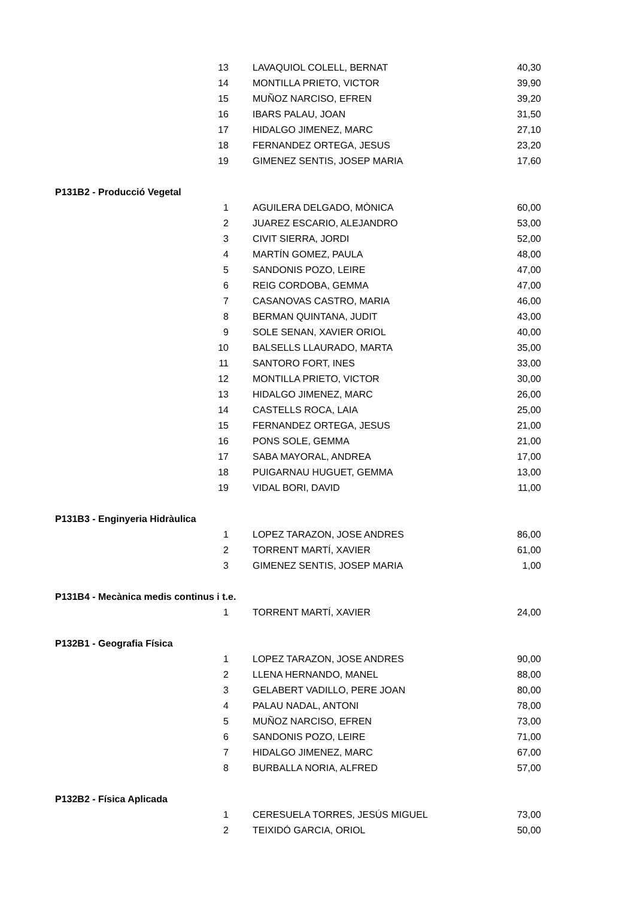| 13 | LAVAQUIOL COLELL, BERNAT | 40,30 |
| 14 | MONTILLA PRIETO, VICTOR | 39,90 |
| 15 | MUÑOZ NARCISO, EFREN | 39,20 |
| 16 | IBARS PALAU, JOAN | 31,50 |
| 17 | HIDALGO JIMENEZ, MARC | 27,10 |
| 18 | FERNANDEZ ORTEGA, JESUS | 23,20 |
| 19 | GIMENEZ SENTIS, JOSEP MARIA | 17,60 |
| P131B2 - Producció Vegetal | | |
| 1 | AGUILERA DELGADO, MÒNICA | 60,00 |
| 2 | JUAREZ ESCARIO, ALEJANDRO | 53,00 |
| 3 | CIVIT SIERRA, JORDI | 52,00 |
| 4 | MARTÍN GOMEZ, PAULA | 48,00 |
| 5 | SANDONIS POZO, LEIRE | 47,00 |
| 6 | REIG CORDOBA, GEMMA | 47,00 |
| 7 | CASANOVAS CASTRO, MARIA | 46,00 |
| 8 | BERMAN QUINTANA, JUDIT | 43,00 |
| 9 | SOLE SENAN, XAVIER ORIOL | 40,00 |
| 10 | BALSELLS LLAURADO, MARTA | 35,00 |
| 11 | SANTORO FORT, INES | 33,00 |
| 12 | MONTILLA PRIETO, VICTOR | 30,00 |
| 13 | HIDALGO JIMENEZ, MARC | 26,00 |
| 14 | CASTELLS ROCA, LAIA | 25,00 |
| 15 | FERNANDEZ ORTEGA, JESUS | 21,00 |
| 16 | PONS SOLE, GEMMA | 21,00 |
| 17 | SABA MAYORAL, ANDREA | 17,00 |
| 18 | PUIGARNAU HUGUET, GEMMA | 13,00 |
| 19 | VIDAL BORI, DAVID | 11,00 |
| P131B3 - Enginyeria Hidràulica | | |
| 1 | LOPEZ TARAZON, JOSE ANDRES | 86,00 |
| 2 | TORRENT MARTÍ, XAVIER | 61,00 |
| 3 | GIMENEZ SENTIS, JOSEP MARIA | 1,00 |
| P131B4 - Mecànica medis continus i t.e. | | |
| 1 | TORRENT MARTÍ, XAVIER | 24,00 |
| P132B1 - Geografia Física | | |
| 1 | LOPEZ TARAZON, JOSE ANDRES | 90,00 |
| 2 | LLENA HERNANDO, MANEL | 88,00 |
| 3 | GELABERT VADILLO, PERE JOAN | 80,00 |
| 4 | PALAU NADAL, ANTONI | 78,00 |
| 5 | MUÑOZ NARCISO, EFREN | 73,00 |
| 6 | SANDONIS POZO, LEIRE | 71,00 |
| 7 | HIDALGO JIMENEZ, MARC | 67,00 |
| 8 | BURBALLA NORIA, ALFRED | 57,00 |
| P132B2 - Física Aplicada | | |
| 1 | CERESUELA TORRES, JESÚS MIGUEL | 73,00 |
| 2 | TEIXIDÓ GARCIA, ORIOL | 50,00 |